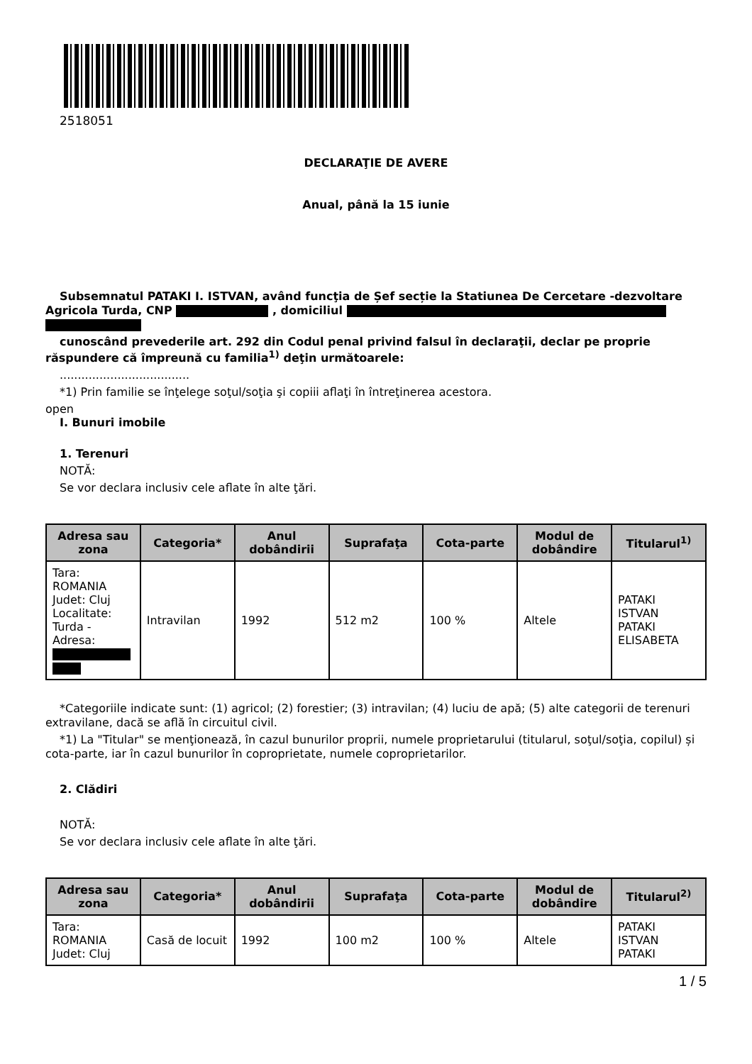2518051
DECLARAŢIE DE AVERE
Anual, până la 15 iunie
Subsemnatul PATAKI I. ISTVAN, având funcţia de Șef secție la Statiunea De Cercetare -dezvoltare Agricola Turda, CNP , domiciliul
cunoscând prevederile art. 292 din Codul penal privind falsul în declaraţii, declar pe proprie răspundere că împreună cu familia<sup>1)</sup> deţin următoarele:
....................................
*1) Prin familie se înţelege soţul/soţia şi copiii aflaţi în întreţinerea acestora.
open
I. Bunuri imobile
1. Terenuri
NOTĂ:
Se vor declara inclusiv cele aflate în alte ţări.
| Adresa sau zona | Categoria* | Anul dobândirii | Suprafaţa | Cota-parte | Modul de dobândire | Titularul<sup>1)</sup> |
| --- | --- | --- | --- | --- | --- | --- |
| Tara: ROMANIA Judet: Cluj Localitate: Turda - Adresa: | Intravilan | 1992 | 512 m2 | 100 % | Altele | PATAKI ISTVAN PATAKI ELISABETA |
*Categoriile indicate sunt: (1) agricol; (2) forestier; (3) intravilan; (4) luciu de apă; (5) alte categorii de terenuri extravilane, dacă se află în circuitul civil.
*1) La "Titular" se menţionează, în cazul bunurilor proprii, numele proprietarului (titularul, soţul/soţia, copilul) și cota-parte, iar în cazul bunurilor în coproprietate, numele coproprietarilor.
2. Clădiri
NOTĂ:
Se vor declara inclusiv cele aflate în alte ţări.
| Adresa sau zona | Categoria* | Anul dobândirii | Suprafaţa | Cota-parte | Modul de dobândire | Titularul<sup>2)</sup> |
| --- | --- | --- | --- | --- | --- | --- |
| Tara: ROMANIA Judet: Cluj | Casă de locuit | 1992 | 100 m2 | 100 % | Altele | PATAKI ISTVAN PATAKI |
1 / 5